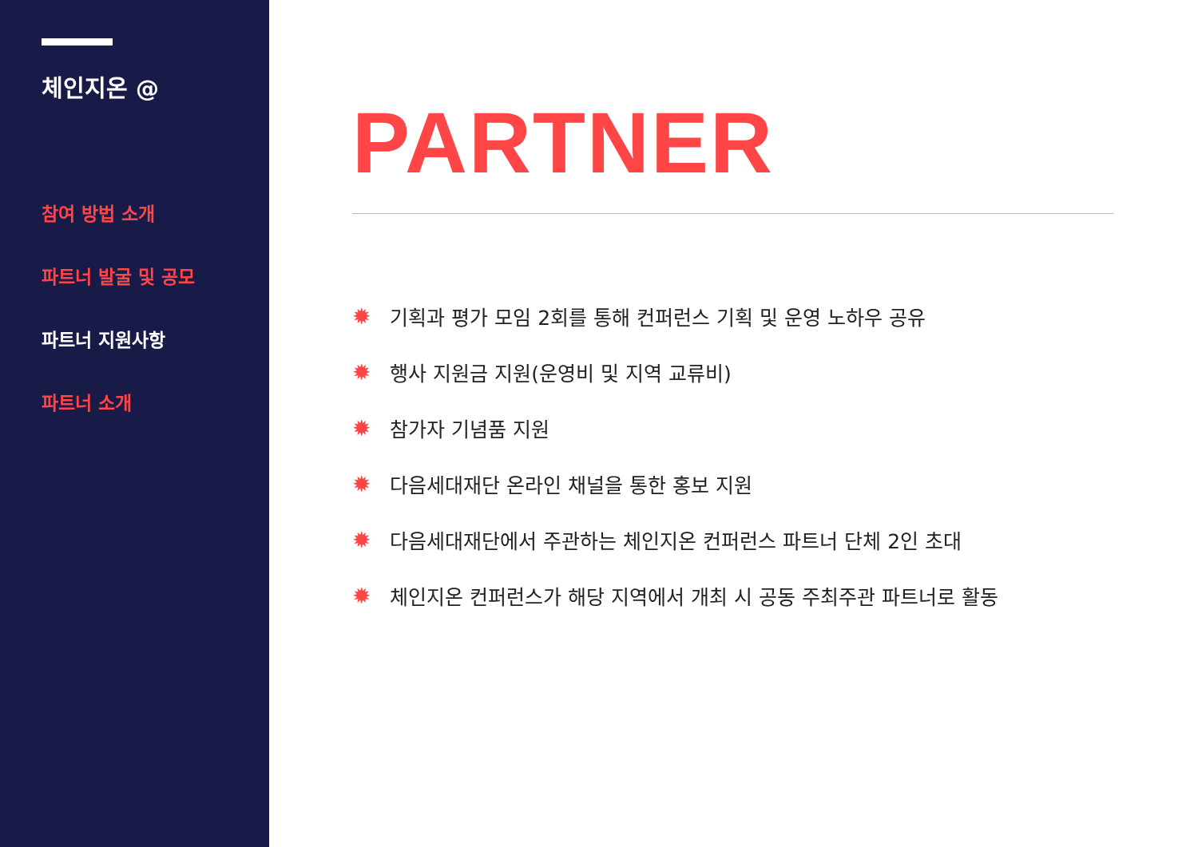체인지온 @
참여 방법 소개
파트너 발굴 및 공모
파트너 지원사항
파트너 소개
PARTNER
✹ 기획과 평가 모임 2회를 통해 컨퍼런스 기획 및 운영 노하우 공유
✹ 행사 지원금 지원(운영비 및 지역 교류비)
✹ 참가자 기념품 지원
✹ 다음세대재단 온라인 채널을 통한 홍보 지원
✹ 다음세대재단에서 주관하는 체인지온 컨퍼런스 파트너 단체 2인 초대
✹ 체인지온 컨퍼런스가 해당 지역에서 개최 시 공동 주최주관 파트너로 활동